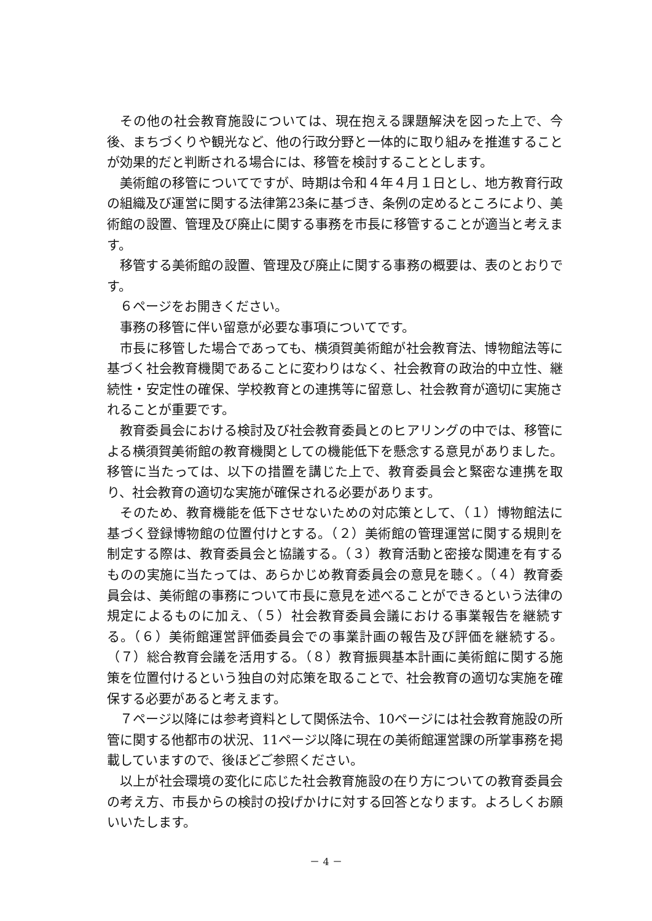その他の社会教育施設については、現在抱える課題解決を図った上で、今後、まちづくりや観光など、他の行政分野と一体的に取り組みを推進することが効果的だと判断される場合には、移管を検討することとします。
美術館の移管についてですが、時期は令和４年４月１日とし、地方教育行政の組織及び運営に関する法律第23条に基づき、条例の定めるところにより、美術館の設置、管理及び廃止に関する事務を市長に移管することが適当と考えます。
移管する美術館の設置、管理及び廃止に関する事務の概要は、表のとおりです。
６ページをお開きください。
事務の移管に伴い留意が必要な事項についてです。
市長に移管した場合であっても、横須賀美術館が社会教育法、博物館法等に基づく社会教育機関であることに変わりはなく、社会教育の政治的中立性、継続性・安定性の確保、学校教育との連携等に留意し、社会教育が適切に実施されることが重要です。
教育委員会における検討及び社会教育委員とのヒアリングの中では、移管による横須賀美術館の教育機関としての機能低下を懸念する意見がありました。移管に当たっては、以下の措置を講じた上で、教育委員会と緊密な連携を取り、社会教育の適切な実施が確保される必要があります。
そのため、教育機能を低下させないための対応策として、（１）博物館法に基づく登録博物館の位置付けとする。（２）美術館の管理運営に関する規則を制定する際は、教育委員会と協議する。（３）教育活動と密接な関連を有するものの実施に当たっては、あらかじめ教育委員会の意見を聴く。（４）教育委員会は、美術館の事務について市長に意見を述べることができるという法律の規定によるものに加え、（５）社会教育委員会議における事業報告を継続する。（６）美術館運営評価委員会での事業計画の報告及び評価を継続する。（７）総合教育会議を活用する。（８）教育振興基本計画に美術館に関する施策を位置付けるという独自の対応策を取ることで、社会教育の適切な実施を確保する必要があると考えます。
７ページ以降には参考資料として関係法令、10ページには社会教育施設の所管に関する他都市の状況、11ページ以降に現在の美術館運営課の所掌事務を掲載していますので、後ほどご参照ください。
以上が社会環境の変化に応じた社会教育施設の在り方についての教育委員会の考え方、市長からの検討の投げかけに対する回答となります。よろしくお願いいたします。
－ 4 －